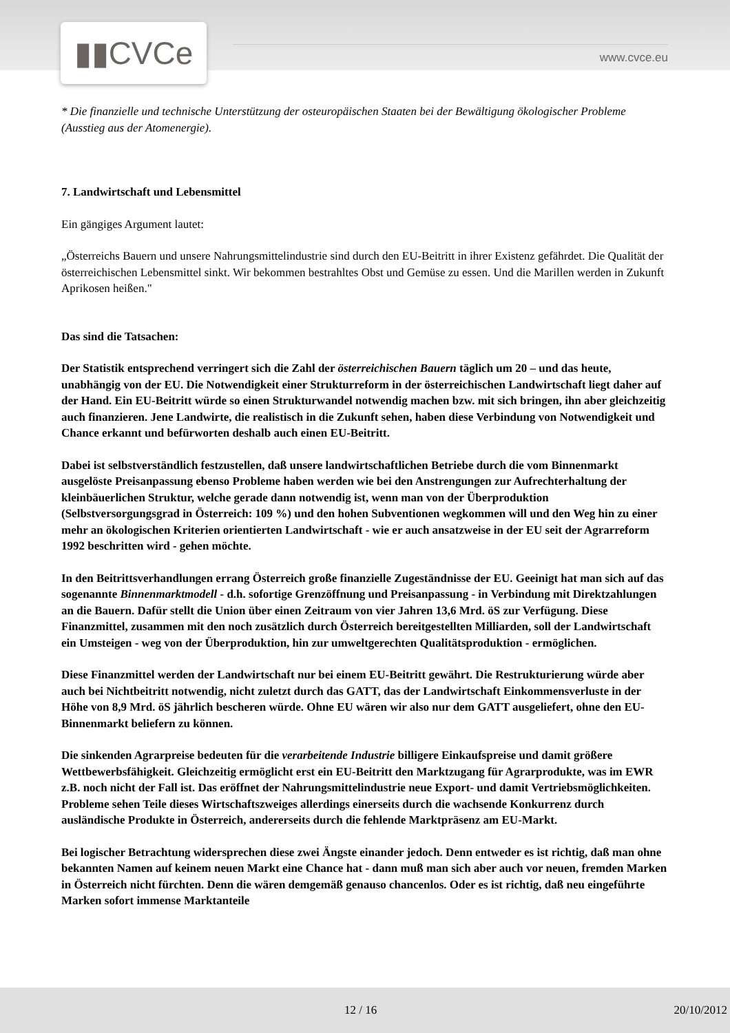▮▮CVCe www.cvce.eu
* Die finanzielle und technische Unterstützung der osteuropäischen Staaten bei der Bewältigung ökologischer Probleme (Ausstieg aus der Atomenergie).
7. Landwirtschaft und Lebensmittel
Ein gängiges Argument lautet:
„Österreichs Bauern und unsere Nahrungsmittelindustrie sind durch den EU-Beitritt in ihrer Existenz gefährdet. Die Qualität der österreichischen Lebensmittel sinkt. Wir bekommen bestrahltes Obst und Gemüse zu essen. Und die Marillen werden in Zukunft Aprikosen heißen."
Das sind die Tatsachen:
Der Statistik entsprechend verringert sich die Zahl der österreichischen Bauern täglich um 20 – und das heute, unabhängig von der EU. Die Notwendigkeit einer Strukturreform in der österreichischen Landwirtschaft liegt daher auf der Hand. Ein EU-Beitritt würde so einen Strukturwandel notwendig machen bzw. mit sich bringen, ihn aber gleichzeitig auch finanzieren. Jene Landwirte, die realistisch in die Zukunft sehen, haben diese Verbindung von Notwendigkeit und Chance erkannt und befürworten deshalb auch einen EU-Beitritt.
Dabei ist selbstverständlich festzustellen, daß unsere landwirtschaftlichen Betriebe durch die vom Binnenmarkt ausgelöste Preisanpassung ebenso Probleme haben werden wie bei den Anstrengungen zur Aufrechterhaltung der kleinbäuerlichen Struktur, welche gerade dann notwendig ist, wenn man von der Überproduktion (Selbstversorgungsgrad in Österreich: 109 %) und den hohen Subventionen wegkommen will und den Weg hin zu einer mehr an ökologischen Kriterien orientierten Landwirtschaft - wie er auch ansatzweise in der EU seit der Agrarreform 1992 beschritten wird - gehen möchte.
In den Beitrittsverhandlungen errang Österreich große finanzielle Zugeständnisse der EU. Geeinigt hat man sich auf das sogenannte Binnenmarktmodell - d.h. sofortige Grenzöffnung und Preisanpassung - in Verbindung mit Direktzahlungen an die Bauern. Dafür stellt die Union über einen Zeitraum von vier Jahren 13,6 Mrd. öS zur Verfügung. Diese Finanzmittel, zusammen mit den noch zusätzlich durch Österreich bereitgestellten Milliarden, soll der Landwirtschaft ein Umsteigen - weg von der Überproduktion, hin zur umweltgerechten Qualitätsproduktion - ermöglichen.
Diese Finanzmittel werden der Landwirtschaft nur bei einem EU-Beitritt gewährt. Die Restrukturierung würde aber auch bei Nichtbeitritt notwendig, nicht zuletzt durch das GATT, das der Landwirtschaft Einkommensverluste in der Höhe von 8,9 Mrd. öS jährlich bescheren würde. Ohne EU wären wir also nur dem GATT ausgeliefert, ohne den EU-Binnenmarkt beliefern zu können.
Die sinkenden Agrarpreise bedeuten für die verarbeitende Industrie billigere Einkaufspreise und damit größere Wettbewerbsfähigkeit. Gleichzeitig ermöglicht erst ein EU-Beitritt den Marktzugang für Agrarprodukte, was im EWR z.B. noch nicht der Fall ist. Das eröffnet der Nahrungsmittelindustrie neue Export- und damit Vertriebsmöglichkeiten. Probleme sehen Teile dieses Wirtschaftszweiges allerdings einerseits durch die wachsende Konkurrenz durch ausländische Produkte in Österreich, andererseits durch die fehlende Marktpräsenz am EU-Markt.
Bei logischer Betrachtung widersprechen diese zwei Ängste einander jedoch. Denn entweder es ist richtig, daß man ohne bekannten Namen auf keinem neuen Markt eine Chance hat - dann muß man sich aber auch vor neuen, fremden Marken in Österreich nicht fürchten. Denn die wären demgemäß genauso chancenlos. Oder es ist richtig, daß neu eingeführte Marken sofort immense Marktanteile
12 / 16 20/10/2012